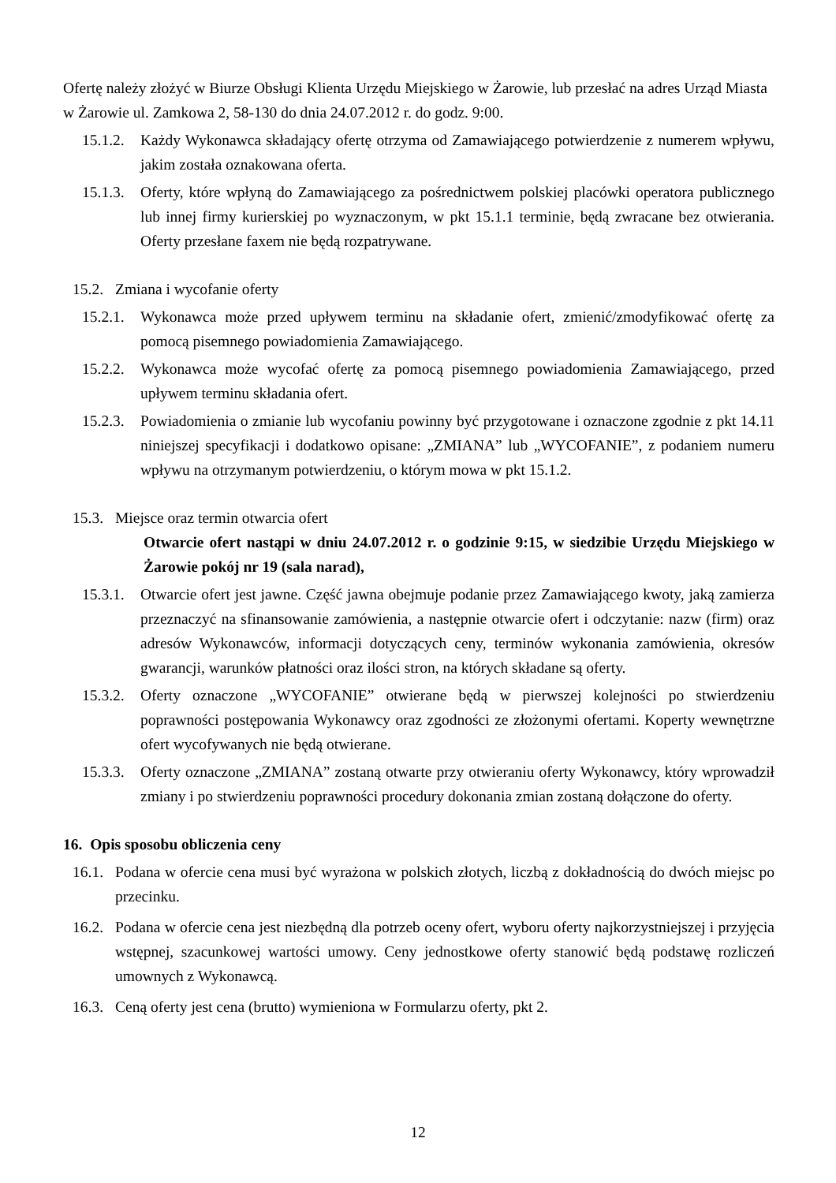Ofertę należy złożyć w Biurze Obsługi Klienta Urzędu Miejskiego w Żarowie, lub przesłać na adres Urząd Miasta w Żarowie ul. Zamkowa 2, 58-130 do dnia 24.07.2012 r. do godz. 9:00.
15.1.2. Każdy Wykonawca składający ofertę otrzyma od Zamawiającego potwierdzenie z numerem wpływu, jakim została oznakowana oferta.
15.1.3. Oferty, które wpłyną do Zamawiającego za pośrednictwem polskiej placówki operatora publicznego lub innej firmy kurierskiej po wyznaczonym, w pkt 15.1.1 terminie, będą zwracane bez otwierania. Oferty przesłane faxem nie będą rozpatrywane.
15.2. Zmiana i wycofanie oferty
15.2.1. Wykonawca może przed upływem terminu na składanie ofert, zmienić/zmodyfikować ofertę za pomocą pisemnego powiadomienia Zamawiającego.
15.2.2. Wykonawca może wycofać ofertę za pomocą pisemnego powiadomienia Zamawiającego, przed upływem terminu składania ofert.
15.2.3. Powiadomienia o zmianie lub wycofaniu powinny być przygotowane i oznaczone zgodnie z pkt 14.11 niniejszej specyfikacji i dodatkowo opisane: „ZMIANA” lub „WYCOFANIE”, z podaniem numeru wpływu na otrzymanym potwierdzeniu, o którym mowa w pkt 15.1.2.
15.3. Miejsce oraz termin otwarcia ofert
Otwarcie ofert nastąpi w dniu 24.07.2012 r. o godzinie 9:15, w siedzibie Urzędu Miejskiego w Żarowie pokój nr 19 (sala narad),
15.3.1. Otwarcie ofert jest jawne. Część jawna obejmuje podanie przez Zamawiającego kwoty, jaką zamierza przeznaczyć na sfinansowanie zamówienia, a następnie otwarcie ofert i odczytanie: nazw (firm) oraz adresów Wykonawców, informacji dotyczących ceny, terminów wykonania zamówienia, okresów gwarancji, warunków płatności oraz ilości stron, na których składane są oferty.
15.3.2. Oferty oznaczone „WYCOFANIE” otwierane będą w pierwszej kolejności po stwierdzeniu poprawności postępowania Wykonawcy oraz zgodności ze złożonymi ofertami. Koperty wewnętrzne ofert wycofywanych nie będą otwierane.
15.3.3. Oferty oznaczone „ZMIANA” zostaną otwarte przy otwieraniu oferty Wykonawcy, który wprowadził zmiany i po stwierdzeniu poprawności procedury dokonania zmian zostaną dołączone do oferty.
16. Opis sposobu obliczenia ceny
16.1. Podana w ofercie cena musi być wyrażona w polskich złotych, liczbą z dokładnością do dwóch miejsc po przecinku.
16.2. Podana w ofercie cena jest niezbędną dla potrzeb oceny ofert, wyboru oferty najkorzystniejszej i przyjęcia wstępnej, szacunkowej wartości umowy. Ceny jednostkowe oferty stanowić będą podstawę rozliczeń umownych z Wykonawcą.
16.3. Ceną oferty jest cena (brutto) wymieniona w Formularzu oferty, pkt 2.
12